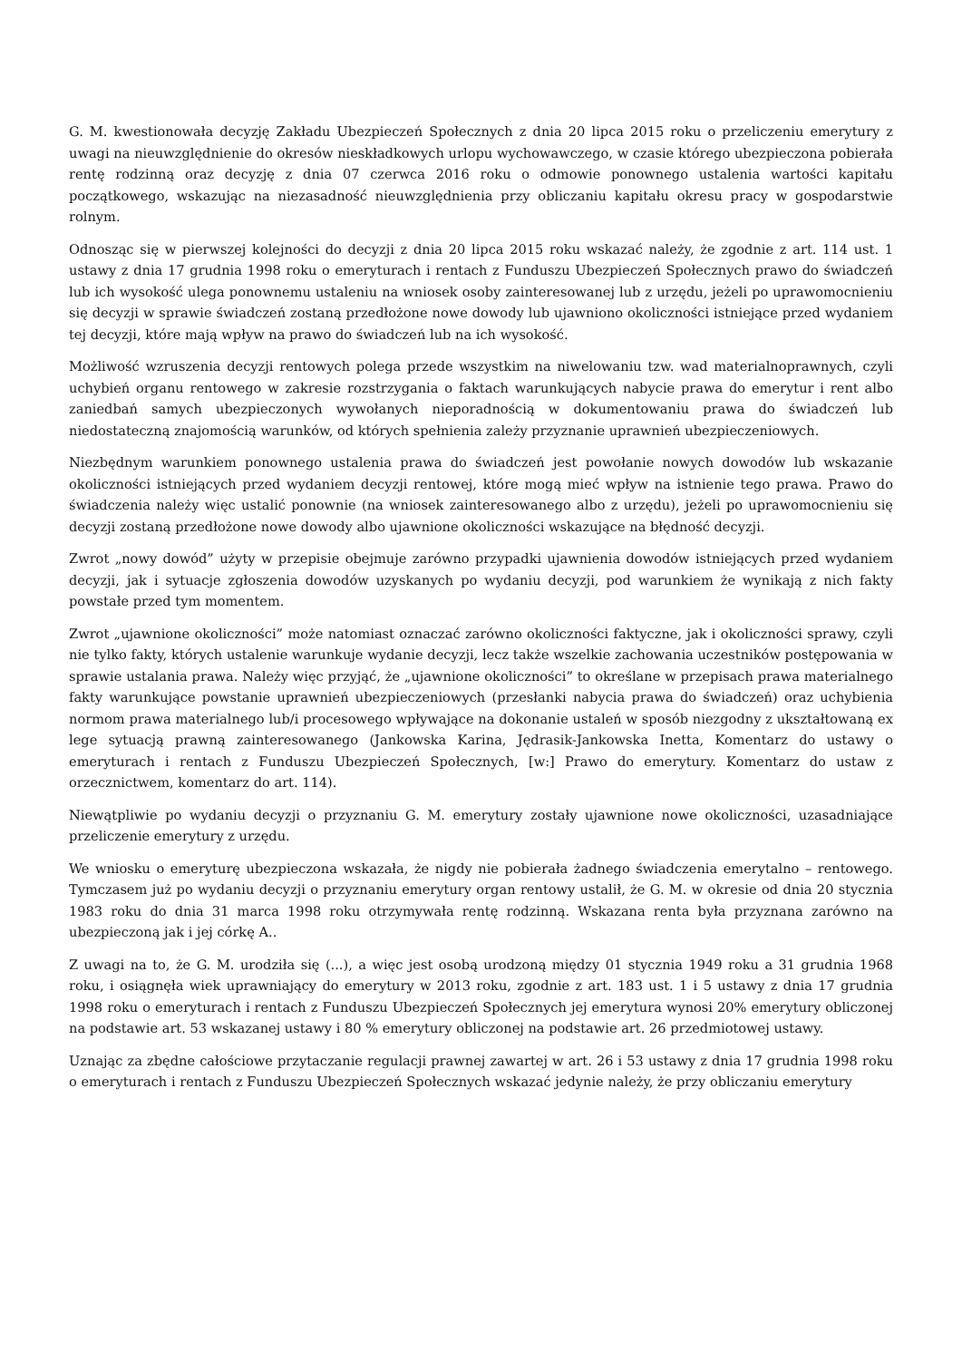G. M. kwestionowała decyzję Zakładu Ubezpieczeń Społecznych z dnia 20 lipca 2015 roku o przeliczeniu emerytury z uwagi na nieuwzględnienie do okresów nieskładkowych urlopu wychowawczego, w czasie którego ubezpieczona pobierała rentę rodzinną oraz decyzję z dnia 07 czerwca 2016 roku o odmowie ponownego ustalenia wartości kapitału początkowego, wskazując na niezasadność nieuwzględnienia przy obliczaniu kapitału okresu pracy w gospodarstwie rolnym.
Odnosząc się w pierwszej kolejności do decyzji z dnia 20 lipca 2015 roku wskazać należy, że zgodnie z art. 114 ust. 1 ustawy z dnia 17 grudnia 1998 roku o emeryturach i rentach z Funduszu Ubezpieczeń Społecznych prawo do świadczeń lub ich wysokość ulega ponownemu ustaleniu na wniosek osoby zainteresowanej lub z urzędu, jeżeli po uprawomocnieniu się decyzji w sprawie świadczeń zostaną przedłożone nowe dowody lub ujawniono okoliczności istniejące przed wydaniem tej decyzji, które mają wpływ na prawo do świadczeń lub na ich wysokość.
Możliwość wzruszenia decyzji rentowych polega przede wszystkim na niwelowaniu tzw. wad materialnoprawnych, czyli uchybień organu rentowego w zakresie rozstrzygania o faktach warunkujących nabycie prawa do emerytur i rent albo zaniedbań samych ubezpieczonych wywołanych nieporadnością w dokumentowaniu prawa do świadczeń lub niedostateczną znajomością warunków, od których spełnienia zależy przyznanie uprawnień ubezpieczeniowych.
Niezbędnym warunkiem ponownego ustalenia prawa do świadczeń jest powołanie nowych dowodów lub wskazanie okoliczności istniejących przed wydaniem decyzji rentowej, które mogą mieć wpływ na istnienie tego prawa. Prawo do świadczenia należy więc ustalić ponownie (na wniosek zainteresowanego albo z urzędu), jeżeli po uprawomocnieniu się decyzji zostaną przedłożone nowe dowody albo ujawnione okoliczności wskazujące na błędność decyzji.
Zwrot „nowy dowód” użyty w przepisie obejmuje zarówno przypadki ujawnienia dowodów istniejących przed wydaniem decyzji, jak i sytuacje zgłoszenia dowodów uzyskanych po wydaniu decyzji, pod warunkiem że wynikają z nich fakty powstałe przed tym momentem.
Zwrot „ujawnione okoliczności” może natomiast oznaczać zarówno okoliczności faktyczne, jak i okoliczności sprawy, czyli nie tylko fakty, których ustalenie warunkuje wydanie decyzji, lecz także wszelkie zachowania uczestników postępowania w sprawie ustalania prawa. Należy więc przyjąć, że „ujawnione okoliczności” to określane w przepisach prawa materialnego fakty warunkujące powstanie uprawnień ubezpieczeniowych (przesłanki nabycia prawa do świadczeń) oraz uchybienia normom prawa materialnego lub/i procesowego wpływające na dokonanie ustaleń w sposób niezgodny z ukształtowaną ex lege sytuacją prawną zainteresowanego (Jankowska Karina, Jędrasik-Jankowska Inetta, Komentarz do ustawy o emeryturach i rentach z Funduszu Ubezpieczeń Społecznych, [w:] Prawo do emerytury. Komentarz do ustaw z orzecznictwem, komentarz do art. 114).
Niewątpliwie po wydaniu decyzji o przyznaniu G. M. emerytury zostały ujawnione nowe okoliczności, uzasadniające przeliczenie emerytury z urzędu.
We wniosku o emeryturę ubezpieczona wskazała, że nigdy nie pobierała żadnego świadczenia emerytalno – rentowego. Tymczasem już po wydaniu decyzji o przyznaniu emerytury organ rentowy ustalił, że G. M. w okresie od dnia 20 stycznia 1983 roku do dnia 31 marca 1998 roku otrzymywała rentę rodzinną. Wskazana renta była przyznana zarówno na ubezpieczoną jak i jej córkę A..
Z uwagi na to, że G. M. urodziła się (...), a więc jest osobą urodzoną między 01 stycznia 1949 roku a 31 grudnia 1968 roku, i osiągnęła wiek uprawniający do emerytury w 2013 roku, zgodnie z art. 183 ust. 1 i 5 ustawy z dnia 17 grudnia 1998 roku o emeryturach i rentach z Funduszu Ubezpieczeń Społecznych jej emerytura wynosi 20% emerytury obliczonej na podstawie art. 53 wskazanej ustawy i 80 % emerytury obliczonej na podstawie art. 26 przedmiotowej ustawy.
Uznając za zbędne całościowe przytaczanie regulacji prawnej zawartej w art. 26 i 53 ustawy z dnia 17 grudnia 1998 roku o emeryturach i rentach z Funduszu Ubezpieczeń Społecznych wskazać jedynie należy, że przy obliczaniu emerytury